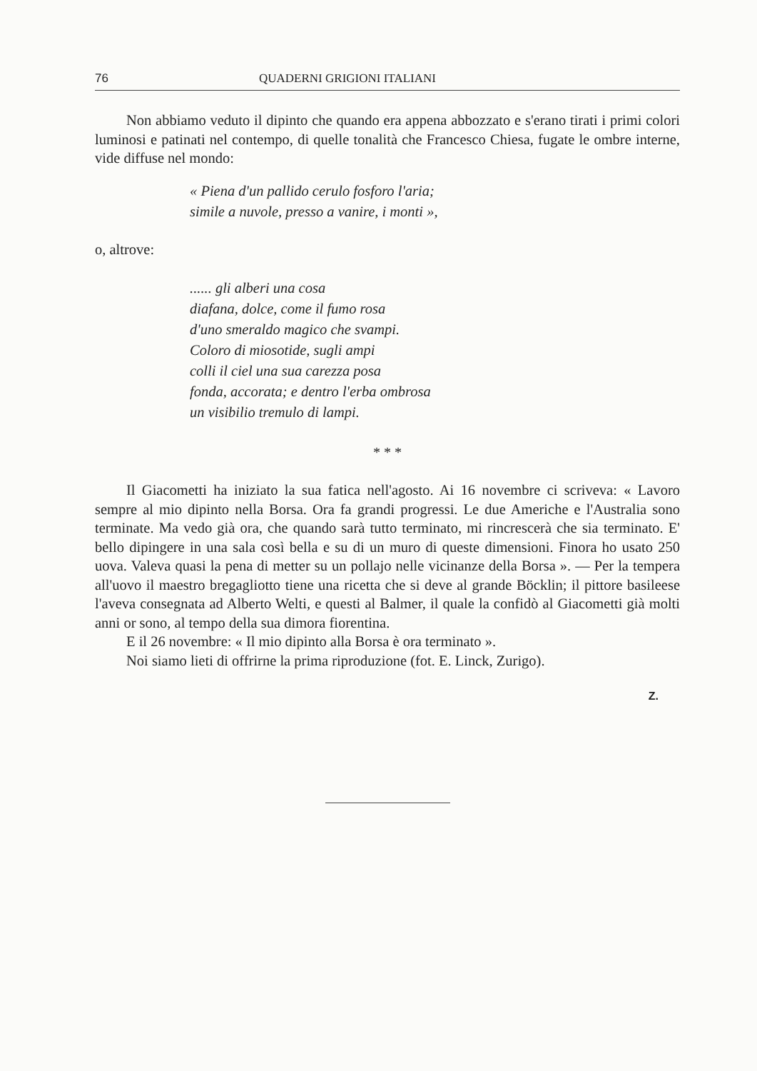76 QUADERNI GRIGIONI ITALIANI
Non abbiamo veduto il dipinto che quando era appena abbozzato e s'erano tirati i primi colori luminosi e patinati nel contempo, di quelle tonalità che Francesco Chiesa, fugate le ombre interne, vide diffuse nel mondo:
« Piena d'un pallido cerulo fosforo l'aria;
simile a nuvole, presso a vanire, i monti »,
o, altrove:
...... gli alberi una cosa
diafana, dolce, come il fumo rosa
d'uno smeraldo magico che svampi.
Coloro di miosotide, sugli ampi
colli il ciel una sua carezza posa
fonda, accorata; e dentro l'erba ombrosa
un visibilio tremulo di lampi.
* * *
Il Giacometti ha iniziato la sua fatica nell'agosto. Ai 16 novembre ci scriveva: « Lavoro sempre al mio dipinto nella Borsa. Ora fa grandi progressi. Le due Americhe e l'Australia sono terminate. Ma vedo già ora, che quando sarà tutto terminato, mi rincrescerà che sia terminato. E' bello dipingere in una sala così bella e su di un muro di queste dimensioni. Finora ho usato 250 uova. Valeva quasi la pena di metter su un pollajo nelle vicinanze della Borsa ». — Per la tempera all'uovo il maestro bregagliotto tiene una ricetta che si deve al grande Böcklin; il pittore basileese l'aveva consegnata ad Alberto Welti, e questi al Balmer, il quale la confidò al Giacometti già molti anni or sono, al tempo della sua dimora fiorentina.
E il 26 novembre: « Il mio dipinto alla Borsa è ora terminato ».
Noi siamo lieti di offrirne la prima riproduzione (fot. E. Linck, Zurigo).
Z.